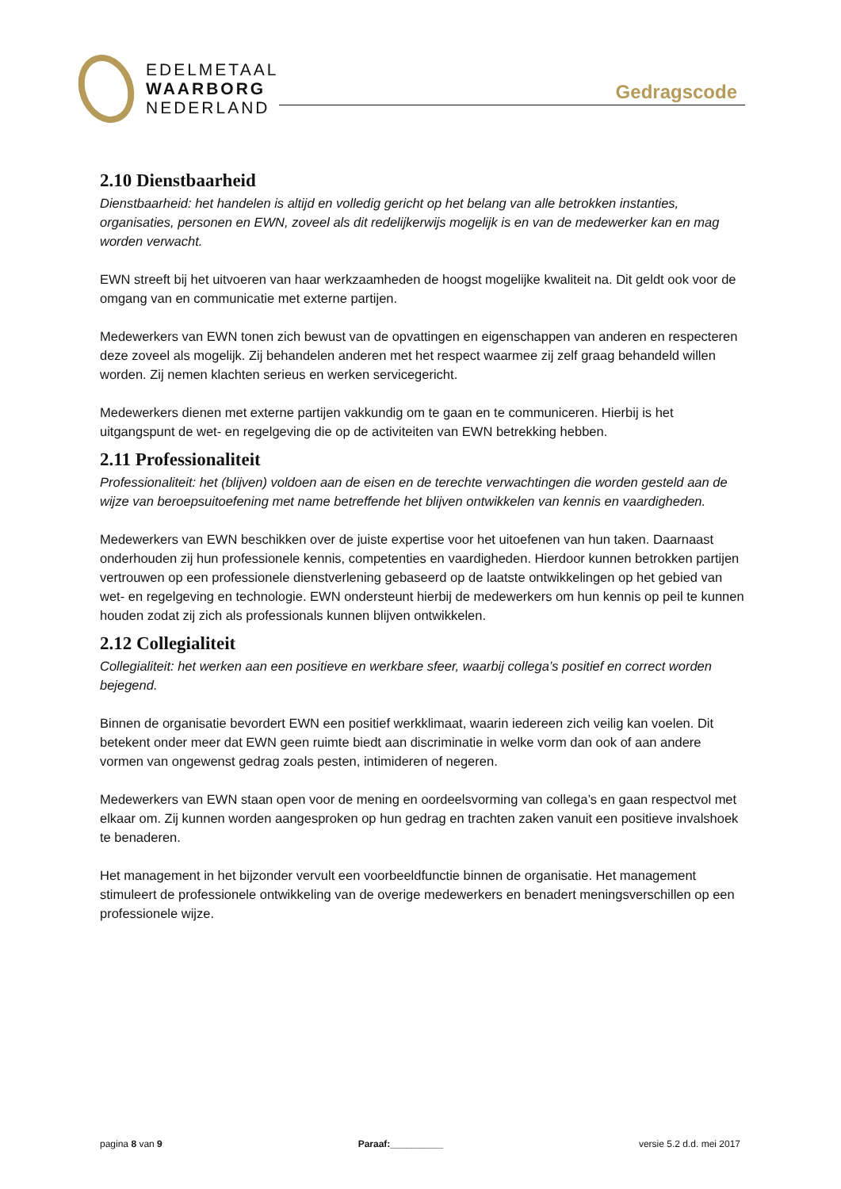EDELMETAAL
WAARBORG
NEDERLAND
Gedragscode
2.10 Dienstbaarheid
Dienstbaarheid: het handelen is altijd en volledig gericht op het belang van alle betrokken instanties, organisaties, personen en EWN, zoveel als dit redelijkerwijs mogelijk is en van de medewerker kan en mag worden verwacht.
EWN streeft bij het uitvoeren van haar werkzaamheden de hoogst mogelijke kwaliteit na. Dit geldt ook voor de omgang van en communicatie met externe partijen.
Medewerkers van EWN tonen zich bewust van de opvattingen en eigenschappen van anderen en respecteren deze zoveel als mogelijk. Zij behandelen anderen met het respect waarmee zij zelf graag behandeld willen worden. Zij nemen klachten serieus en werken servicegericht.
Medewerkers dienen met externe partijen vakkundig om te gaan en te communiceren. Hierbij is het uitgangspunt de wet- en regelgeving die op de activiteiten van EWN betrekking hebben.
2.11 Professionaliteit
Professionaliteit: het (blijven) voldoen aan de eisen en de terechte verwachtingen die worden gesteld aan de wijze van beroepsuitoefening met name betreffende het blijven ontwikkelen van kennis en vaardigheden.
Medewerkers van EWN beschikken over de juiste expertise voor het uitoefenen van hun taken. Daarnaast onderhouden zij hun professionele kennis, competenties en vaardigheden. Hierdoor kunnen betrokken partijen vertrouwen op een professionele dienstverlening gebaseerd op de laatste ontwikkelingen op het gebied van wet- en regelgeving en technologie. EWN ondersteunt hierbij de medewerkers om hun kennis op peil te kunnen houden zodat zij zich als professionals kunnen blijven ontwikkelen.
2.12 Collegialiteit
Collegialiteit: het werken aan een positieve en werkbare sfeer, waarbij collega’s positief en correct worden bejegend.
Binnen de organisatie bevordert EWN een positief werkklimaat, waarin iedereen zich veilig kan voelen. Dit betekent onder meer dat EWN geen ruimte biedt aan discriminatie in welke vorm dan ook of aan andere vormen van ongewenst gedrag zoals pesten, intimideren of negeren.
Medewerkers van EWN staan open voor de mening en oordeelsvorming van collega’s en gaan respectvol met elkaar om. Zij kunnen worden aangesproken op hun gedrag en trachten zaken vanuit een positieve invalshoek te benaderen.
Het management in het bijzonder vervult een voorbeeldfunctie binnen de organisatie. Het management stimuleert de professionele ontwikkeling van de overige medewerkers en benadert meningsverschillen op een professionele wijze.
pagina 8 van 9 Paraaf:__________ versie 5.2 d.d. mei 2017